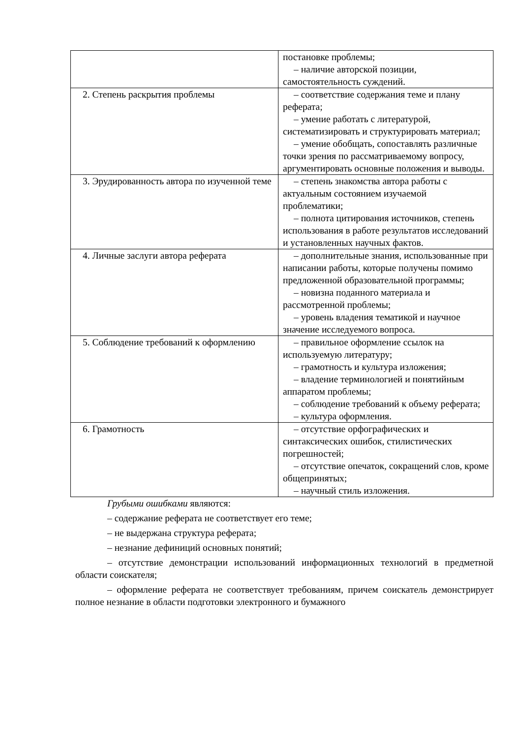| | постановке проблемы; – наличие авторской позиции, самостоятельность суждений. |
| 2. Степень раскрытия проблемы | – соответствие содержания теме и плану реферата; – умение работать с литературой, систематизировать и структурировать материал; – умение обобщать, сопоставлять различные точки зрения по рассматриваемому вопросу, аргументировать основные положения и выводы. |
| 3. Эрудированность автора по изученной теме | – степень знакомства автора работы с актуальным состоянием изучаемой проблематики; – полнота цитирования источников, степень использования в работе результатов исследований и установленных научных фактов. |
| 4. Личные заслуги автора реферата | – дополнительные знания, использованные при написании работы, которые получены помимо предложенной образовательной программы; – новизна поданного материала и рассмотренной проблемы; – уровень владения тематикой и научное значение исследуемого вопроса. |
| 5. Соблюдение требований к оформлению | – правильное оформление ссылок на используемую литературу; – грамотность и культура изложения; – владение терминологией и понятийным аппаратом проблемы; – соблюдение требований к объему реферата; – культура оформления. |
| 6. Грамотность | – отсутствие орфографических и синтаксических ошибок, стилистических погрешностей; – отсутствие опечаток, сокращений слов, кроме общепринятых; – научный стиль изложения. |
Грубыми ошибками являются:
– содержание реферата не соответствует его теме;
– не выдержана структура реферата;
– незнание дефиниций основных понятий;
– отсутствие демонстрации использований информационных технологий в предметной области соискателя;
– оформление реферата не соответствует требованиям, причем соискатель демонстрирует полное незнание в области подготовки электронного и бумажного